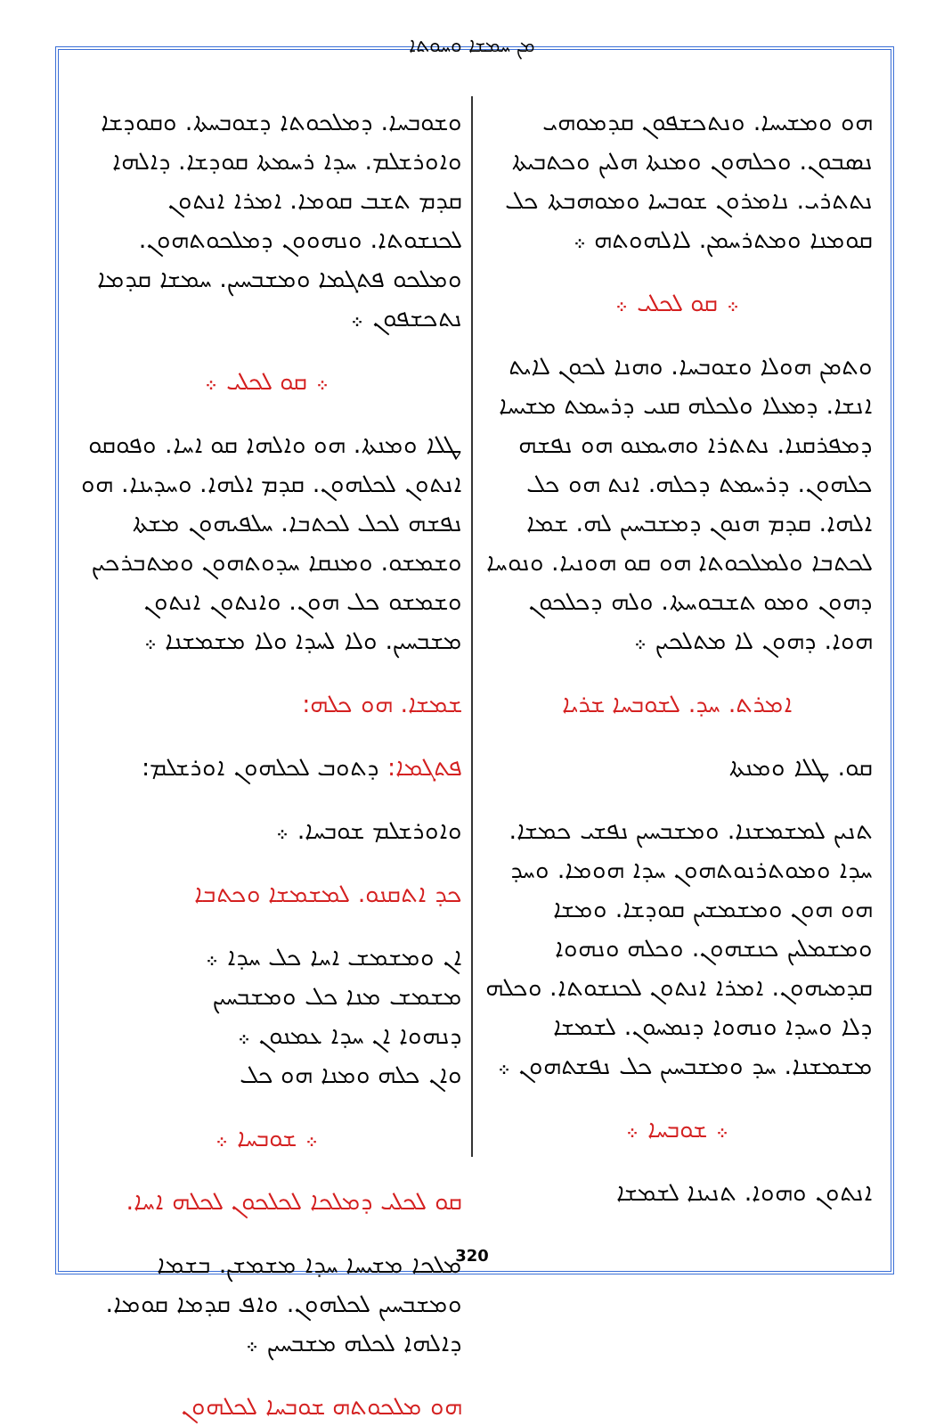ܡܢ ܚܡܫܐ ܘܚܘܬܐ
ܗܘ ܘܡܫܝܚܐ. ܘܢܬܟܫܦܘܢ ܩܕܡܘܗܝ ܢܣܒܘܢ. ܘܟܠܗܘܢ ܘܡܢܬܐ ܗܠܝܢ ܘܟܬܒܝܬܐ ܢܬܬܪܝ. ܢܐܡܪܘܢ ܫܘܒܚܐ ܘܡܘܗܒܬܐ ܟܠ ܩܘܡܢܐ ܘܡܬܪܚܡܢ. ܠܐܠܗܘܬܗ ܀
܀ ܩܘ ܠܟܠܝ ܀
ܘܬܡܢ ܗܘܠܐ ܘܫܘܒܚܐ. ܘܗܢܐ ܠܟܘܢ ܠܐܝܬ ܐܢܫܐ. ܕܡܥܠܐ ܘܠܟܠܗ ܩܢܝ ܕܪܚܡܬ ܡܫܝܚܐ ܕܡܦܪܩܢܐ. ܢܬܬܪܐ ܘܗܝܡܢܘ ܗܘ ܢܦܫܗ ܟܠܗܘܢ. ܕܪܚܡܬ ܕܟܠܗ. ܐܢܬ ܗܘ ܟܠ ܐܠܗܐ. ܩܕܡ ܗܢܘܢ ܕܡܫܒܚܝܢ ܠܗ. ܫܡܐ ܠܟܬܒܐ ܘܠܡܠܟܘܬܐ ܗܘ ܩܘ ܗܘܢܝܐ. ܘܢܘܚܐ ܕܗܘܢ ܘܡܘ ܬܫܒܘܚܬܐ. ܘܠܗ ܕܟܠܟܘܢ ܗܘܐ. ܕܗܘܢ ܠܐ ܡܬܠܟܝܢ ܀
ܐܡܪܬ. ܚܕ. ܠܫܘܒܚܐ ܫܪܝܐ
ܩܘ. ܛܠܐ ܘܡܢܬܐ
ܬܢܝܢ ܠܡܫܡܫܢܐ. ܘܡܫܒܚܝܢ ܢܦܫܝ ܟܡܫܐ. ܚܕܐ ܘܡܘܬܪܢܘܬܗܘܢ ܚܕܐ ܗܘܡܐ. ܘܚܕ ܗܘ ܗܘܢ ܘܡܫܡܫܝܢ ܩܘܕܫܐ. ܘܡܫܐ ܘܡܫܡܠܝܢ ܟܢܫܗܘܢ. ܘܟܠܗ ܘܢܗܘܐ ܩܕܡܝܗܘܢ. ܐܡܪܐ ܐܢܬܘܢ ܠܟܢܫܘܬܐ. ܘܟܠܗ ܕܠܐ ܘܚܕܐ ܘܢܗܘܐ ܕܢܡܚܘܢ. ܠܫܡܫܐ ܡܫܡܫܢܐ. ܚܕ ܘܡܫܒܚܝܢ ܟܠ ܢܦܫܬܗܘܢ ܀
܀ ܫܘܒܚܐ ܀
ܐܢܬܘܢ ܘܗܘܐ. ܬܢܝܢܐ ܠܫܡܫܐ
ܘܫܘܒܚܐ. ܕܡܠܟܘܬܐ ܕܫܘܒܚܬܐ. ܘܩܘܕܫܐ ܘܐܘܪܫܠܡ. ܚܕܐ ܪܚܡܬܐ ܩܘܕܫܐ. ܕܐܠܗܐ ܩܕܡ ܬܫܒ ܩܘܡܐ. ܐܡܪܐ ܐܢܬܘܢ ܠܟܢܫܘܬܐ. ܘܢܗܘܘܢ ܕܡܠܟܘܬܗܘܢ. ܘܡܠܟܘ ܦܬܓܡܐ ܘܡܫܒܚܝܢ. ܚܡܫܐ ܩܕܡܐ ܢܬܟܫܦܘܢ ܀
܀ ܩܘ ܠܟܠܝ ܀
ܛܠܐ ܘܡܢܬܐ. ܗܘ ܘܐܠܗܐ ܩܘ ܐܚܐ. ܘܦܘܩܘ ܐܢܬܘܢ ܠܟܠܗܘܢ. ܩܕܡ ܐܠܗܐ. ܘܚܕܝܢܐ. ܗܘ ܢܦܫܗ ܠܟܠ ܠܟܬܒܐ. ܚܠܦܝܗܘܢ ܡܫܬܐ ܘܫܡܫܘ. ܘܡܢܩܐ ܚܕܘܬܗܘܢ ܘܡܬܒܪܟܝܢ ܘܫܡܫܘ ܟܠ ܗܘܢ. ܘܐܢܬܘܢ ܐܢܬܘܢ ܡܫܒܚܝܢ. ܘܠܐ ܠܚܕܐ ܘܠܐ ܡܫܡܫܢܐ ܀
ܫܡܫܐ. ܗܘ ܟܠܗ:
ܦܬܓܡܐ: ܕܬܘܒ ܠܟܠܗܘܢ ܐܘܪܫܠܡ:
ܘܐܘܪܫܠܡ ܫܘܒܚܐ. ܀
ܟܕ ܐܬܩܢܘ. ܠܡܫܡܫܐ ܘܟܬܒܐ
ܐܢ ܘܡܫܡܫ ܐܚܐ ܟܠ ܚܕܐ ܀
ܡܫܡܫ ܡܢܐ ܟܠ ܘܡܫܒܚܝܢ
ܕܢܗܘܐ ܐܢ ܚܕܐ ܥܡܢܘܢ ܀
ܘܐܢ ܟܠܗ ܘܡܢܐ ܗܘ ܟܠ
܀ ܫܘܒܚܐ ܀
ܩܘ ܠܟܠܝ ܕܡܠܟܐ ܠܟܠܟܘܢ ܠܟܠܗ ܐܚܐ.
ܡܠܟܐ ܡܫܝܚܐ ܚܕܐ ܡܫܡܫܢ. ܒܫܡܐ ܘܡܫܒܚܝܢ ܠܟܠܗܘܢ. ܘܐܦ ܩܕܡܐ ܩܘܡܐ. ܕܐܠܗܐ ܠܟܠܗ ܡܫܒܚܝܢ ܀
ܗܘ ܡܠܟܘܬܗ ܫܘܒܚܐ ܠܟܠܗܘܢ
320